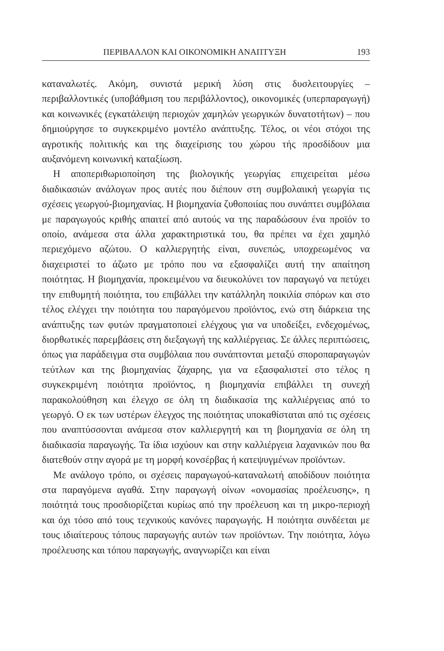ΠΕΡΙΒΑΛΛΟΝ ΚΑΙ ΟΙΚΟΝΟΜΙΚΗ ΑΝΑΠΤΥΞΗ 193
καταναλωτές. Ακόμη, συνιστά μερική λύση στις δυσλειτουργίες – περιβαλλοντικές (υποβάθμιση του περιβάλλοντος), οικονομικές (υπερπαραγωγή) και κοινωνικές (εγκατάλειψη περιοχών χαμηλών γεωργικών δυνατοτήτων) – που δημιούργησε το συγκεκριμένο μοντέλο ανάπτυξης. Τέλος, οι νέοι στόχοι της αγροτικής πολιτικής και της διαχείρισης του χώρου τής προσδίδουν μια αυξανόμενη κοινωνική καταξίωση.
Η αποπεριθωριοποίηση της βιολογικής γεωργίας επιχειρείται μέσω διαδικασιών ανάλογων προς αυτές που διέπουν στη συμβολαιική γεωργία τις σχέσεις γεωργού-βιομηχανίας. Η βιομηχανία ζυθοποιίας που συνάπτει συμβόλαια με παραγωγούς κριθής απαιτεί από αυτούς να της παραδώσουν ένα προϊόν το οποίο, ανάμεσα στα άλλα χαρακτηριστικά του, θα πρέπει να έχει χαμηλό περιεχόμενο αζώτου. Ο καλλιεργητής είναι, συνεπώς, υποχρεωμένος να διαχειριστεί το άζωτο με τρόπο που να εξασφαλίζει αυτή την απαίτηση ποιότητας. Η βιομηχανία, προκειμένου να διευκολύνει τον παραγωγό να πετύχει την επιθυμητή ποιότητα, του επιβάλλει την κατάλληλη ποικιλία σπόρων και στο τέλος ελέγχει την ποιότητα του παραγόμενου προϊόντος, ενώ στη διάρκεια της ανάπτυξης των φυτών πραγματοποιεί ελέγχους για να υποδείξει, ενδεχομένως, διορθωτικές παρεμβάσεις στη διεξαγωγή της καλλιέργειας. Σε άλλες περιπτώσεις, όπως για παράδειγμα στα συμβόλαια που συνάπτονται μεταξύ σποροπαραγωγών τεύτλων και της βιομηχανίας ζάχαρης, για να εξασφαλιστεί στο τέλος η συγκεκριμένη ποιότητα προϊόντος, η βιομηχανία επιβάλλει τη συνεχή παρακολούθηση και έλεγχο σε όλη τη διαδικασία της καλλιέργειας από το γεωργό. Ο εκ των υστέρων έλεγχος της ποιότητας υποκαθίσταται από τις σχέσεις που αναπτύσσονται ανάμεσα στον καλλιεργητή και τη βιομηχανία σε όλη τη διαδικασία παραγωγής. Τα ίδια ισχύουν και στην καλλιέργεια λαχανικών που θα διατεθούν στην αγορά με τη μορφή κονσέρβας ή κατεψυγμένων προϊόντων.
Με ανάλογο τρόπο, οι σχέσεις παραγωγού-καταναλωτή αποδίδουν ποιότητα στα παραγόμενα αγαθά. Στην παραγωγή οίνων «ονομασίας προέλευσης», η ποιότητά τους προσδιορίζεται κυρίως από την προέλευση και τη μικρο-περιοχή και όχι τόσο από τους τεχνικούς κανόνες παραγωγής. Η ποιότητα συνδέεται με τους ιδιαίτερους τόπους παραγωγής αυτών των προϊόντων. Την ποιότητα, λόγω προέλευσης και τόπου παραγωγής, αναγνωρίζει και είναι